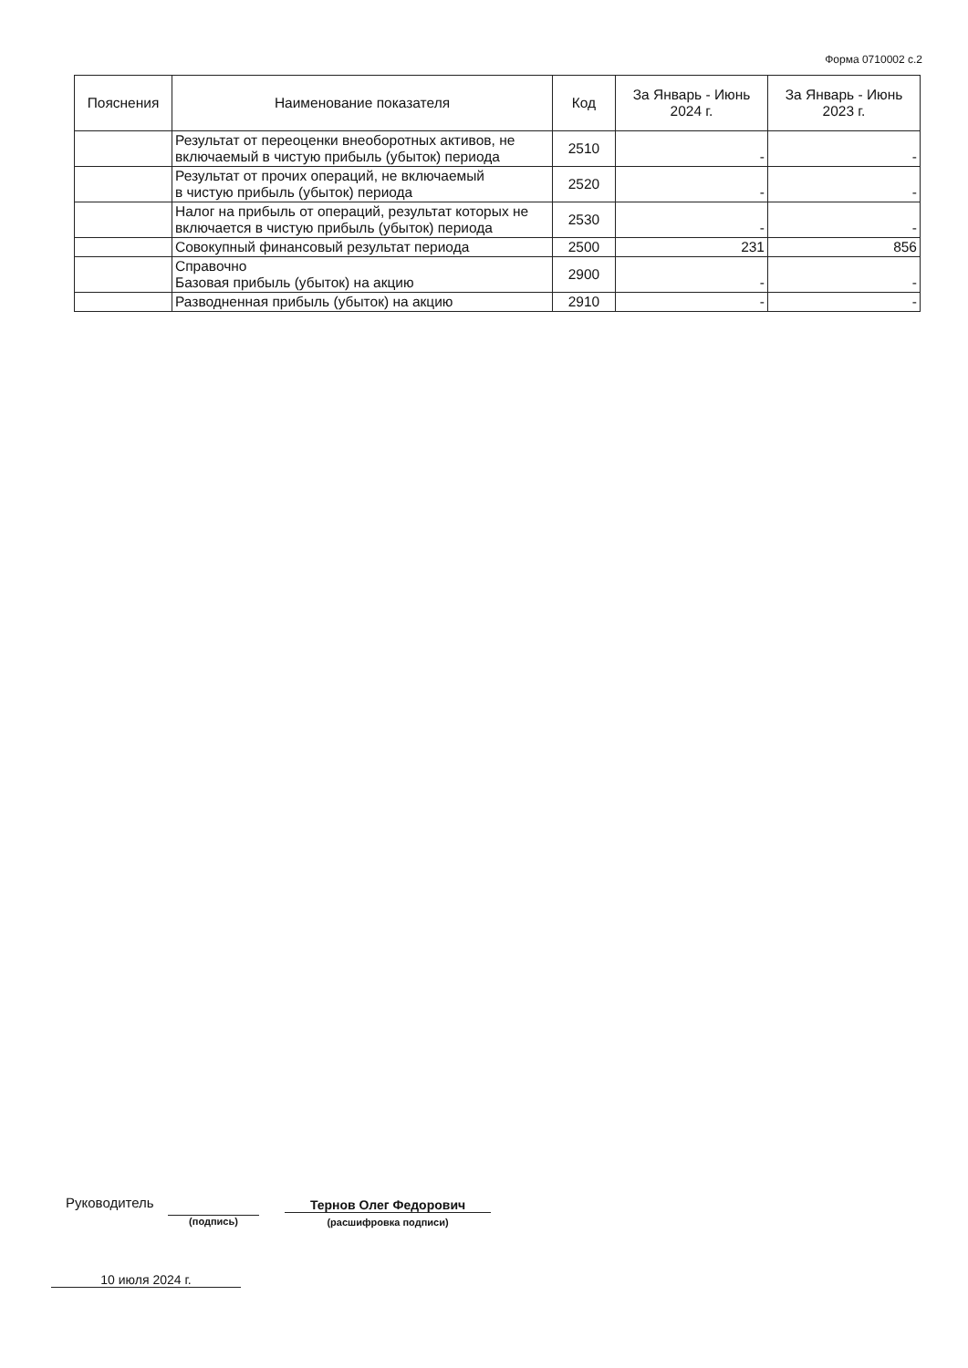Форма 0710002 с.2
| Пояснения | Наименование показателя | Код | За Январь - Июнь 2024 г. | За Январь - Июнь 2023 г. |
| --- | --- | --- | --- | --- |
| | Результат от переоценки внеоборотных активов, не включаемый в чистую прибыль (убыток) периода | 2510 | - | - |
| | Результат от прочих операций, не включаемый в чистую прибыль (убыток) периода | 2520 | - | - |
| | Налог на прибыль от операций, результат которых не включается в чистую прибыль (убыток) периода | 2530 | - | - |
| | Совокупный финансовый результат периода | 2500 | 231 | 856 |
| | Справочно Базовая прибыль (убыток) на акцию | 2900 | - | - |
| | Разводненная прибыль (убыток) на акцию | 2910 | - | - |
Руководитель Тернов Олег Федорович
(подпись) (расшифровка подписи)
10 июля 2024 г.